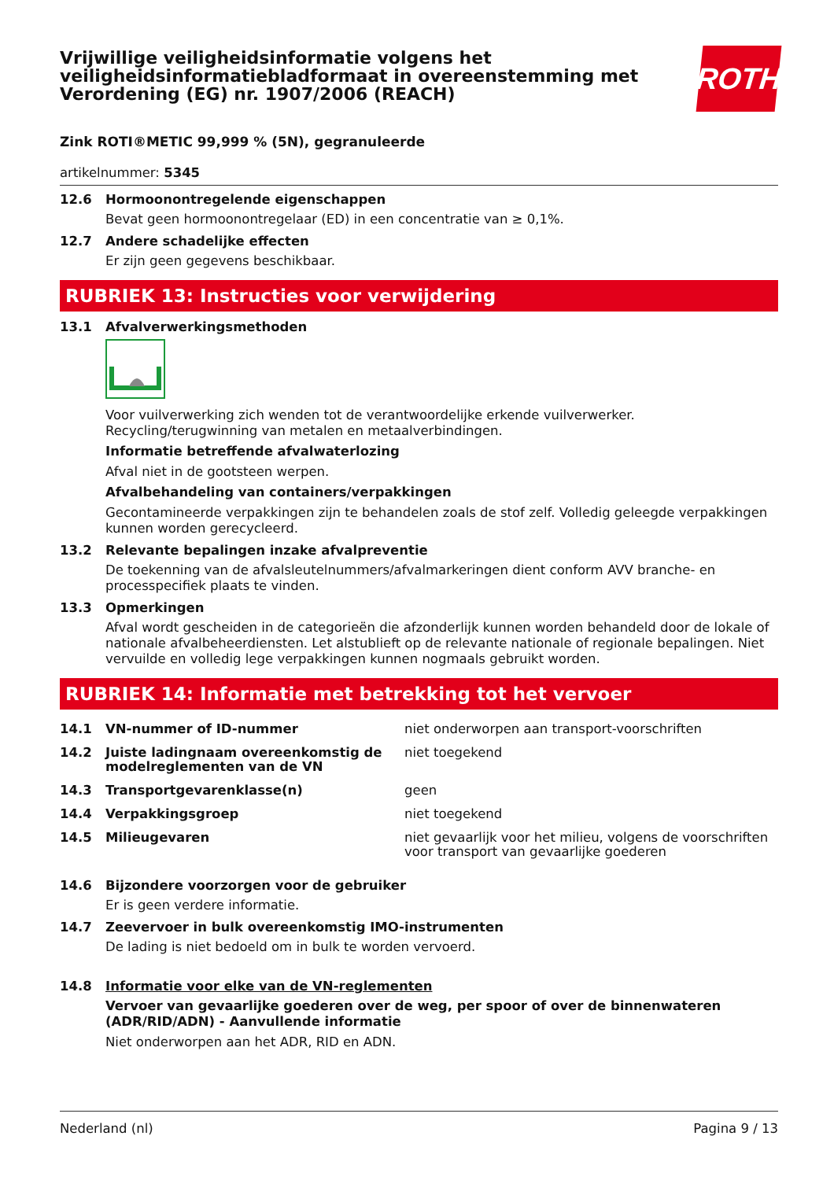Vrijwillige veiligheidsinformatie volgens het veiligheidsinformatiebladformaat in overeenstemming met Verordening (EG) nr. 1907/2006 (REACH)
ROTH
Zink ROTI®METIC 99,999 % (5N), gegranuleerde
artikelnummer: 5345
12.6 Hormoonontregelende eigenschappen
Bevat geen hormoonontregelaar (ED) in een concentratie van ≥ 0,1%.
12.7 Andere schadelijke effecten
Er zijn geen gegevens beschikbaar.
RUBRIEK 13: Instructies voor verwijdering
13.1 Afvalverwerkingsmethoden
Voor vuilverwerking zich wenden tot de verantwoordelijke erkende vuilverwerker.
Recycling/terugwinning van metalen en metaalverbindingen.
Informatie betreffende afvalwaterlozing
Afval niet in de gootsteen werpen.
Afvalbehandeling van containers/verpakkingen
Gecontamineerde verpakkingen zijn te behandelen zoals de stof zelf. Volledig geleegde verpakkingen kunnen worden gerecycleerd.
13.2 Relevante bepalingen inzake afvalpreventie
De toekenning van de afvalsleutelnummers/afvalmarkeringen dient conform AVV branche- en processpecifiek plaats te vinden.
13.3 Opmerkingen
Afval wordt gescheiden in de categorieën die afzonderlijk kunnen worden behandeld door de lokale of nationale afvalbeheerdiensten. Let alstublieft op de relevante nationale of regionale bepalingen. Niet vervuilde en volledig lege verpakkingen kunnen nogmaals gebruikt worden.
RUBRIEK 14: Informatie met betrekking tot het vervoer
| 14.1 | VN-nummer of ID-nummer | niet onderworpen aan transport-voorschriften |
| 14.2 | Juiste ladingnaam overeenkomstig de modelreglementen van de VN | niet toegekend |
| 14.3 | Transportgevarenklasse(n) | geen |
| 14.4 | Verpakkingsgroep | niet toegekend |
| 14.5 | Milieugevaren | niet gevaarlijk voor het milieu, volgens de voorschriften voor transport van gevaarlijke goederen |
14.6 Bijzondere voorzorgen voor de gebruiker
Er is geen verdere informatie.
14.7 Zeevervoer in bulk overeenkomstig IMO-instrumenten
De lading is niet bedoeld om in bulk te worden vervoerd.
14.8 Informatie voor elke van de VN-reglementen
Vervoer van gevaarlijke goederen over de weg, per spoor of over de binnenwateren (ADR/RID/ADN) - Aanvullende informatie
Niet onderworpen aan het ADR, RID en ADN.
Nederland (nl) Pagina 9 / 13